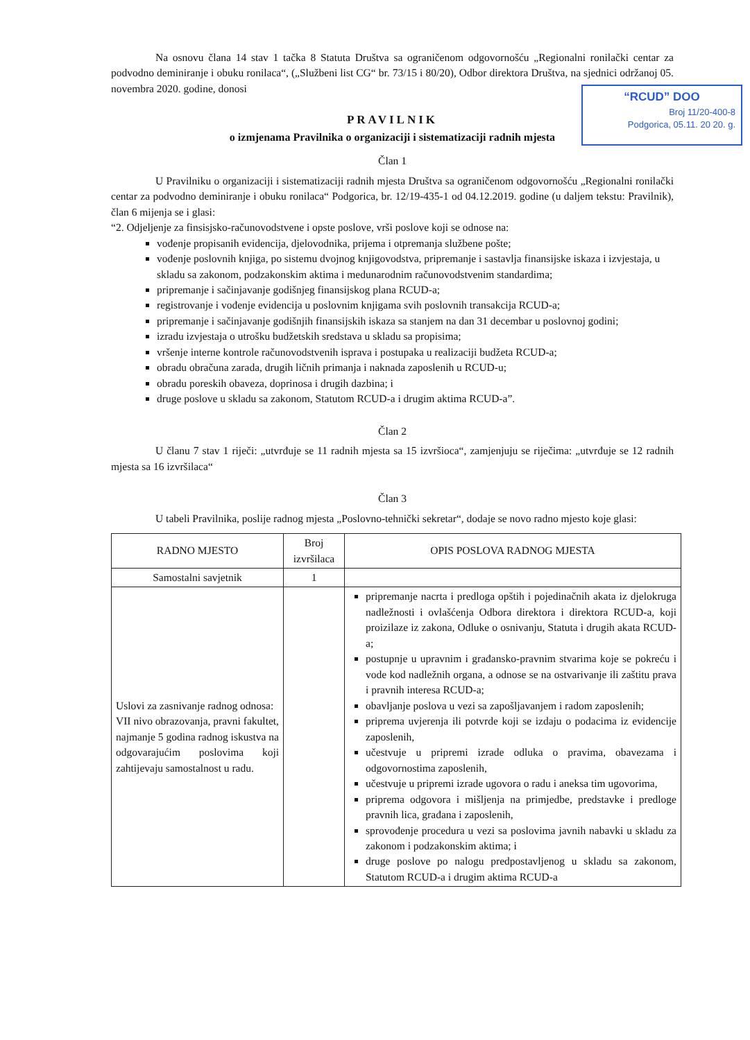“RCUD” DOO
Broj 11/20-400-8
Podgorica, 05.11. 20 20. g.
Na osnovu člana 14 stav 1 tačka 8 Statuta Društva sa ograničenom odgovornošću „Regionalni ronilački centar za podvodno deminiranje i obuku ronilaca“, („Službeni list CG“ br. 73/15 i 80/20), Odbor direktora Društva, na sjednici održanoj 05. novembra 2020. godine, donosi
PRAVILNIK
o izmjenama Pravilnika o organizaciji i sistematizaciji radnih mjesta
Član 1
U Pravilniku o organizaciji i sistematizaciji radnih mjesta Društva sa ograničenom odgovornošću „Regionalni ronilački centar za podvodno deminiranje i obuku ronilaca“ Podgorica, br. 12/19-435-1 od 04.12.2019. godine (u daljem tekstu: Pravilnik), član 6 mijenja se i glasi:
“2. Odjeljenje za finsisjsko-računovodstvene i opste poslove, vrši poslove koji se odnose na:
vođenje propisanih evidencija, djelovodnika, prijema i otpremanja službene pošte;
vođenje poslovnih knjiga, po sistemu dvojnog knjigovodstva, pripremanje i sastavlja finansijske iskaza i izvjestaja, u skladu sa zakonom, podzakonskim aktima i medunarodnim računovodstvenim standardima;
pripremanje i sačinjavanje godišnjeg finansijskog plana RCUD-a;
registrovanje i vođenje evidencija u poslovnim knjigama svih poslovnih transakcija RCUD-a;
pripremanje i sačinjavanje godišnjih finansijskih iskaza sa stanjem na dan 31 decembar u poslovnoj godini;
izradu izvjestaja o utrošku budžetskih sredstava u skladu sa propisima;
vršenje interne kontrole računovodstvenih isprava i postupaka u realizaciji budžeta RCUD-a;
obradu obračuna zarada, drugih ličnih primanja i naknada zaposlenih u RCUD-u;
obradu poreskih obaveza, doprinosa i drugih dazbina; i
druge poslove u skladu sa zakonom, Statutom RCUD-a i drugim aktima RCUD-a”.
Član 2
U članu 7 stav 1 riječi: „utvrđuje se 11 radnih mjesta sa 15 izvršioca“, zamjenjuju se riječima: „utvrđuje se 12 radnih mjesta sa 16 izvršilaca“
Član 3
U tabeli Pravilnika, poslije radnog mjesta „Poslovno-tehnički sekretar“, dodaje se novo radno mjesto koje glasi:
| RADNO MJESTO | Broj izvršilaca | OPIS POSLOVA RADNOG MJESTA |
| --- | --- | --- |
| Samostalni savjetnik | 1 | |
| Uslovi za zasnivanje radnog odnosa: VII nivo obrazovanja, pravni fakultet, najmanje 5 godina radnog iskustva na odgovarajućim poslovima koji zahtijevaju samostalnost u radu. | | pripremanje nacrta i predloga opštih i pojedinačnih akata iz djelokruga nadležnosti i ovlašćenja Odbora direktora i direktora RCUD-a, koji proizilaze iz zakona, Odluke o osnivanju, Statuta i drugih akata RCUD-a; postupnje u upravnim i građansko-pravnim stvarima koje se pokreću i vode kod nadležnih organa, a odnose se na ostvarivanje ili zaštitu prava i pravnih interesa RCUD-a; obavljanje poslova u vezi sa zapošljavanjem i radom zaposlenih; priprema uvjerenja ili potvrde koji se izdaju o podacima iz evidencije zaposlenih, učestvuje u pripremi izrade odluka o pravima, obavezama i odgovornostima zaposlenih, učestvuje u pripremi izrade ugovora o radu i aneksa tim ugovorima, priprema odgovora i mišljenja na primjedbe, predstavke i predloge pravnih lica, građana i zaposlenih, sprovođenje procedura u vezi sa poslovima javnih nabavki u skladu za zakonom i podzakonskim aktima; i druge poslove po nalogu predpostavljenog u skladu sa zakonom, Statutom RCUD-a i drugim aktima RCUD-a |